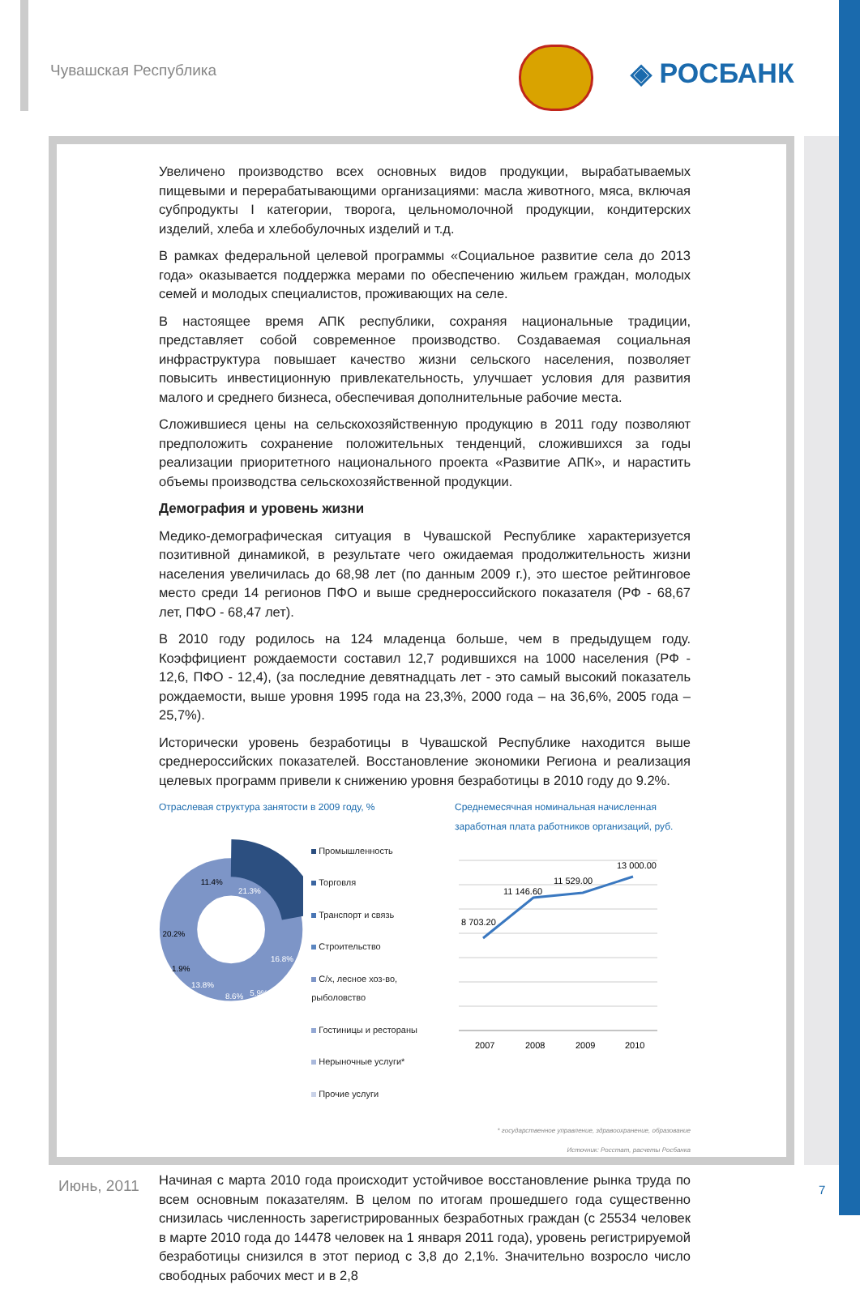Чувашская Республика ◈ РОСБАНК
Увеличено производство всех основных видов продукции, вырабатываемых пищевыми и перерабатывающими организациями: масла животного, мяса, включая субпродукты I категории, творога, цельномолочной продукции, кондитерских изделий, хлеба и хлебобулочных изделий и т.д.
В рамках федеральной целевой программы «Социальное развитие села до 2013 года» оказывается поддержка мерами по обеспечению жильем граждан, молодых семей и молодых специалистов, проживающих на селе.
В настоящее время АПК республики, сохраняя национальные традиции, представляет собой современное производство. Создаваемая социальная инфраструктура повышает качество жизни сельского населения, позволяет повысить инвестиционную привлекательность, улучшает условия для развития малого и среднего бизнеса, обеспечивая дополнительные рабочие места.
Сложившиеся цены на сельскохозяйственную продукцию в 2011 году позволяют предположить сохранение положительных тенденций, сложившихся за годы реализации приоритетного национального проекта «Развитие АПК», и нарастить объемы производства сельскохозяйственной продукции.
Демография и уровень жизни
Медико-демографическая ситуация в Чувашской Республике характеризуется позитивной динамикой, в результате чего ожидаемая продолжительность жизни населения увеличилась до 68,98 лет (по данным 2009 г.), это шестое рейтинговое место среди 14 регионов ПФО и выше среднероссийского показателя (РФ - 68,67 лет, ПФО - 68,47 лет).
В 2010 году родилось на 124 младенца больше, чем в предыдущем году. Коэффициент рождаемости составил 12,7 родившихся на 1000 населения (РФ - 12,6, ПФО - 12,4), (за последние девятнадцать лет - это самый высокий показатель рождаемости, выше уровня 1995 года на 23,3%, 2000 года – на 36,6%, 2005 года – 25,7%).
Исторически уровень безработицы в Чувашской Республике находится выше среднероссийских показателей. Восстановление экономики Региона и реализация целевых программ привели к снижению уровня безработицы в 2010 году до 9.2%.
Отраслевая структура занятости в 2009 году, %
21.3%
16.8%
5.9%
8.6%
13.8%
1.9%
20.2%
11.4%
Промышленность
Торговля
Транспорт и связь
Строительство
С/х, лесное хоз-во, рыболовство
Гостиницы и рестораны
Нерыночные услуги*
Прочие услуги
Среднемесячная номинальная начисленная заработная плата работников организаций, руб.
8 703.20
11 146.60
11 529.00
13 000.00
2007
2008
2009
2010
* государственное управление, здравоохранение, образование
Источник: Росстат, расчеты Росбанка
Начиная с марта 2010 года происходит устойчивое восстановление рынка труда по всем основным показателям. В целом по итогам прошедшего года существенно снизилась численность зарегистрированных безработных граждан (с 25534 человек в марте 2010 года до 14478 человек на 1 января 2011 года), уровень регистрируемой безработицы снизился в этот период с 3,8 до 2,1%. Значительно возросло число свободных рабочих мест и в 2,8
Июнь, 2011 7